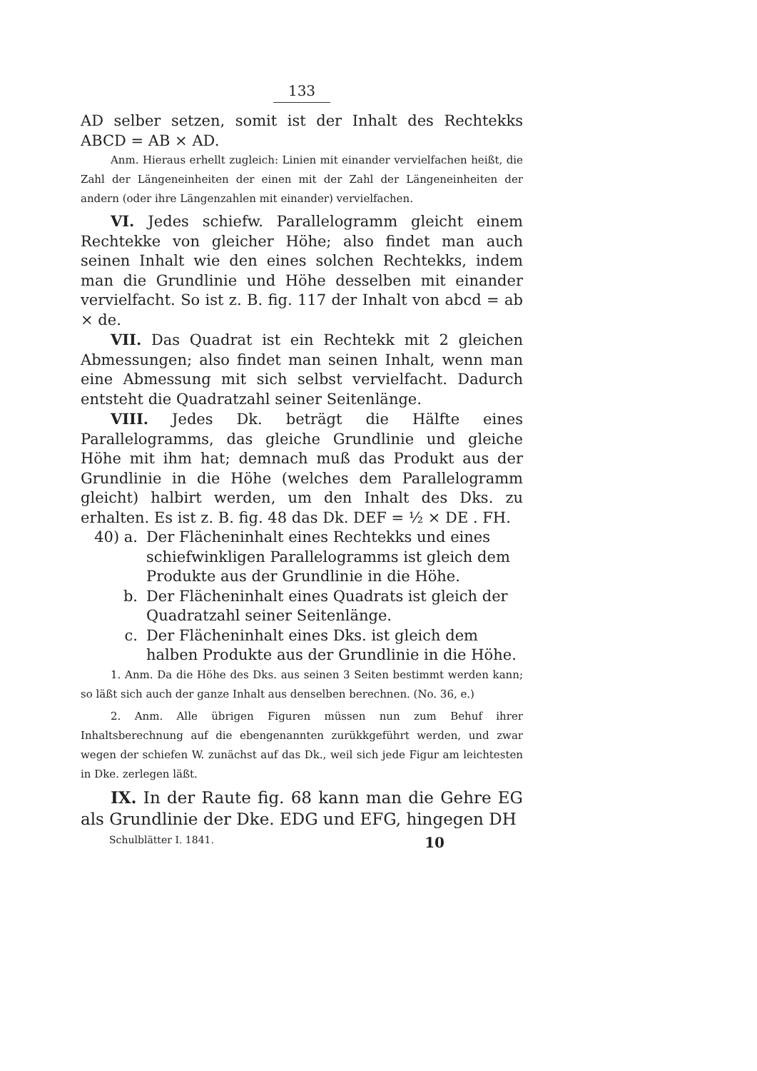133
AD selber setzen, somit ist der Inhalt des Rechtekks ABCD = AB × AD.
Anm. Hieraus erhellt zugleich: Linien mit einander vervielfachen heißt, die Zahl der Längeneinheiten der einen mit der Zahl der Längeneinheiten der andern (oder ihre Längenzahlen mit einander) vervielfachen.
VI. Jedes schiefw. Parallelogramm gleicht einem Rechtekke von gleicher Höhe; also findet man auch seinen Inhalt wie den eines solchen Rechtekks, indem man die Grundlinie und Höhe desselben mit einander vervielfacht. So ist z. B. fig. 117 der Inhalt von abcd = ab × de.
VII. Das Quadrat ist ein Rechtekk mit 2 gleichen Abmessungen; also findet man seinen Inhalt, wenn man eine Abmessung mit sich selbst vervielfacht. Dadurch entsteht die Quadratzahl seiner Seitenlänge.
VIII. Jedes Dk. beträgt die Hälfte eines Parallelogramms, das gleiche Grundlinie und gleiche Höhe mit ihm hat; demnach muß das Produkt aus der Grundlinie in die Höhe (welches dem Parallelogramm gleicht) halbirt werden, um den Inhalt des Dks. zu erhalten. Es ist z. B. fig. 48 das Dk. DEF = ½ × DE . FH.
40) a. Der Flächeninhalt eines Rechtekks und eines schiefwinkligen Parallelogramms ist gleich dem Produkte aus der Grundlinie in die Höhe.
b. Der Flächeninhalt eines Quadrats ist gleich der Quadratzahl seiner Seitenlänge.
c. Der Flächeninhalt eines Dks. ist gleich dem halben Produkte aus der Grundlinie in die Höhe.
1. Anm. Da die Höhe des Dks. aus seinen 3 Seiten bestimmt werden kann; so läßt sich auch der ganze Inhalt aus denselben berechnen. (No. 36, e.)
2. Anm. Alle übrigen Figuren müssen nun zum Behuf ihrer Inhaltsberechnung auf die ebengenannten zurükkgeführt werden, und zwar wegen der schiefen W. zunächst auf das Dk., weil sich jede Figur am leichtesten in Dke. zerlegen läßt.
IX. In der Raute fig. 68 kann man die Gehre EG als Grundlinie der Dke. EDG und EFG, hingegen DH
Schulblätter I. 1841. 10